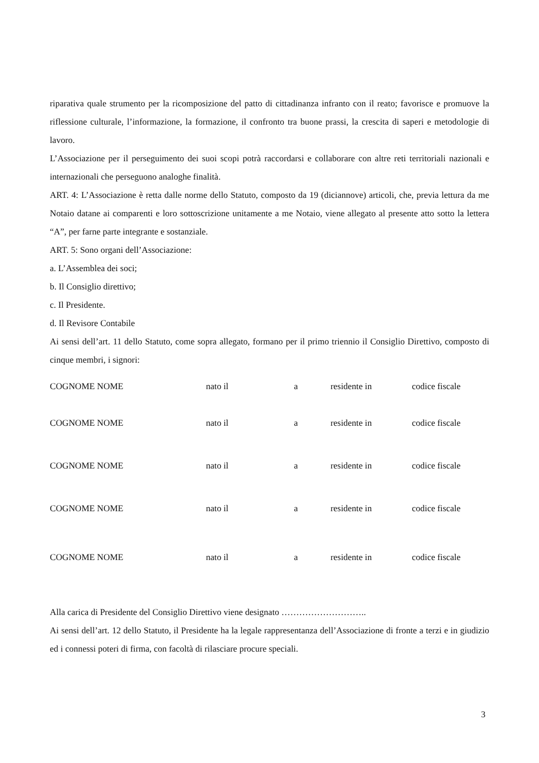riparativa quale strumento per la ricomposizione del patto di cittadinanza infranto con il reato; favorisce e promuove la riflessione culturale, l’informazione, la formazione, il confronto tra buone prassi, la crescita di saperi e metodologie di lavoro.
L’Associazione per il perseguimento dei suoi scopi potrà raccordarsi e collaborare con altre reti territoriali nazionali e internazionali che perseguono analoghe finalità.
ART. 4: L’Associazione è retta dalle norme dello Statuto, composto da 19 (diciannove) articoli, che, previa lettura da me Notaio datane ai comparenti e loro sottoscrizione unitamente a me Notaio, viene allegato al presente atto sotto la lettera “A”, per farne parte integrante e sostanziale.
ART. 5: Sono organi dell’Associazione:
a. L’Assemblea dei soci;
b. Il Consiglio direttivo;
c. Il Presidente.
d. Il Revisore Contabile
Ai sensi dell’art. 11 dello Statuto, come sopra allegato, formano per il primo triennio il Consiglio Direttivo, composto di cinque membri, i signori:
| COGNOME NOME | nato il | a | residente in | codice fiscale |
| COGNOME NOME | nato il | a | residente in | codice fiscale |
| COGNOME NOME | nato il | a | residente in | codice fiscale |
| COGNOME NOME | nato il | a | residente in | codice fiscale |
| COGNOME NOME | nato il | a | residente in | codice fiscale |
Alla carica di Presidente del Consiglio Direttivo viene designato ………………………..
Ai sensi dell’art. 12 dello Statuto, il Presidente ha la legale rappresentanza dell’Associazione di fronte a terzi e in giudizio ed i connessi poteri di firma, con facoltà di rilasciare procure speciali.
3